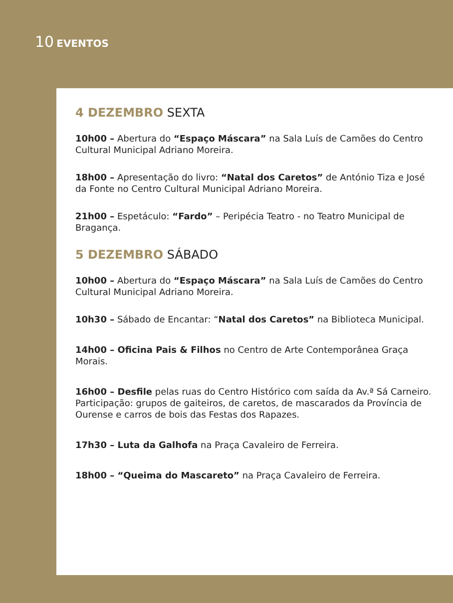10 EVENTOS
4 DEZEMBRO SEXTA
10h00 – Abertura do “Espaço Máscara” na Sala Luís de Camões do Centro Cultural Municipal Adriano Moreira.
18h00 – Apresentação do livro: “Natal dos Caretos” de António Tiza e José da Fonte no Centro Cultural Municipal Adriano Moreira.
21h00 – Espetáculo: “Fardo” – Peripécia Teatro - no Teatro Municipal de Bragança.
5 DEZEMBRO SÁBADO
10h00 – Abertura do “Espaço Máscara” na Sala Luís de Camões do Centro Cultural Municipal Adriano Moreira.
10h30 – Sábado de Encantar: “Natal dos Caretos” na Biblioteca Municipal.
14h00 – Oficina Pais & Filhos no Centro de Arte Contemporânea Graça Morais.
16h00 – Desfile pelas ruas do Centro Histórico com saída da Av.ª Sá Carneiro. Participação: grupos de gaiteiros, de caretos, de mascarados da Província de Ourense e carros de bois das Festas dos Rapazes.
17h30 – Luta da Galhofa na Praça Cavaleiro de Ferreira.
18h00 – “Queima do Mascareto” na Praça Cavaleiro de Ferreira.